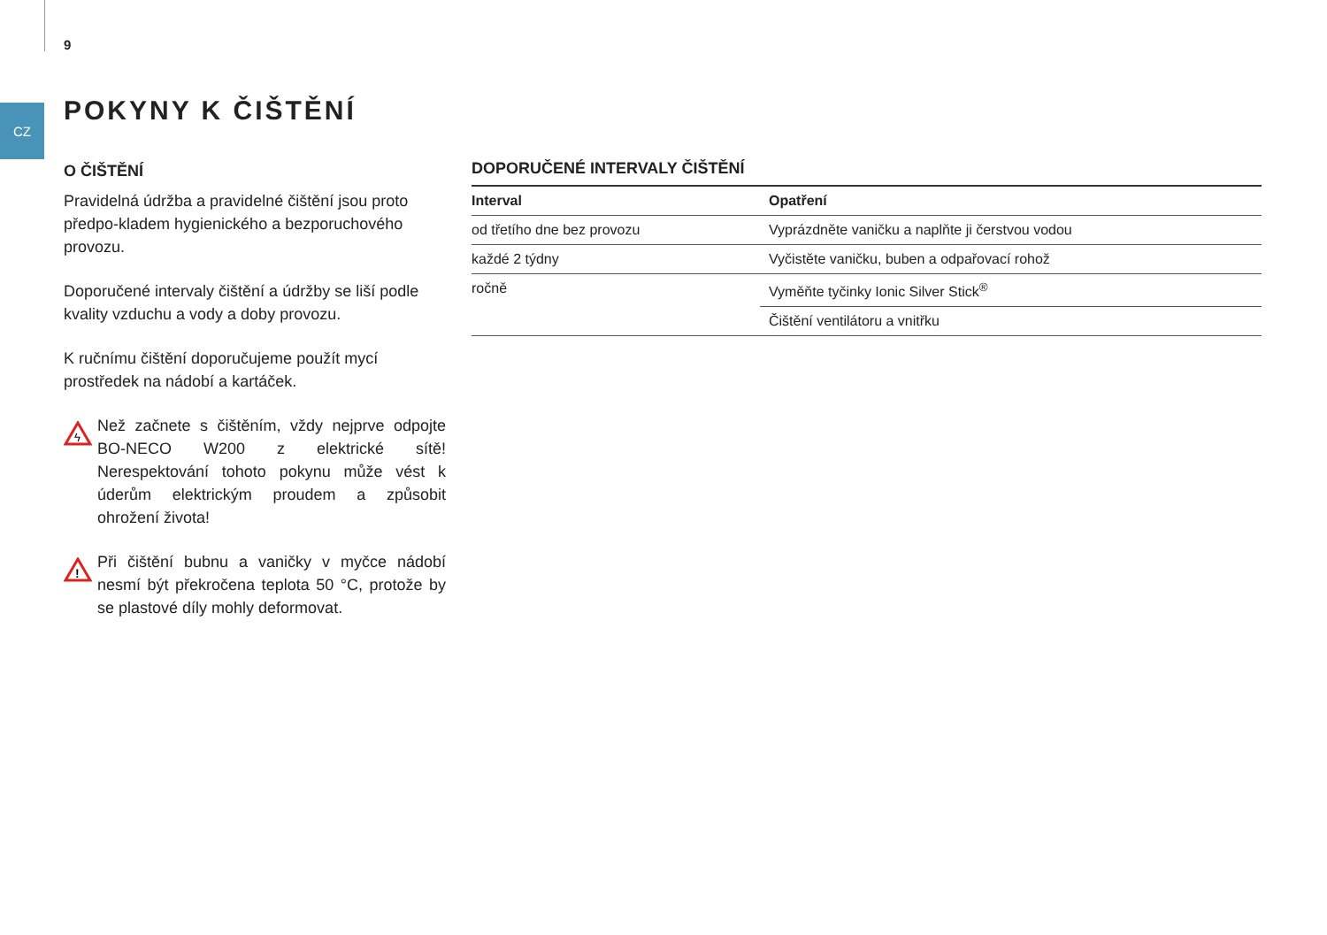9
CZ POKYNY K ČIŠTĚNÍ
O ČIŠTĚNÍ
Pravidelná údržba a pravidelné čištění jsou proto předpo-kladem hygienického a bezporuchového provozu.
Doporučené intervaly čištění a údržby se liší podle kvality vzduchu a vody a doby provozu.
K ručnímu čištění doporučujeme použít mycí prostředek na nádobí a kartáček.
ϟ
Než začnete s čištěním, vždy nejprve odpojte BO-NECO W200 z elektrické sítě! Nerespektování tohoto pokynu může vést k úderům elektrickým proudem a způsobit ohrožení života!
!
Při čištění bubnu a vaničky v myčce nádobí nesmí být překročena teplota 50 °C, protože by se plastové díly mohly deformovat.
DOPORUČENÉ INTERVALY ČIŠTĚNÍ
| Interval | Opatření |
| --- | --- |
| od třetího dne bez provozu | Vyprázdněte vaničku a naplňte ji čerstvou vodou |
| každé 2 týdny | Vyčistěte vaničku, buben a odpařovací rohož |
| ročně | Vyměňte tyčinky Ionic Silver Stick<sup>®</sup> |
| | Čištění ventilátoru a vnitřku |